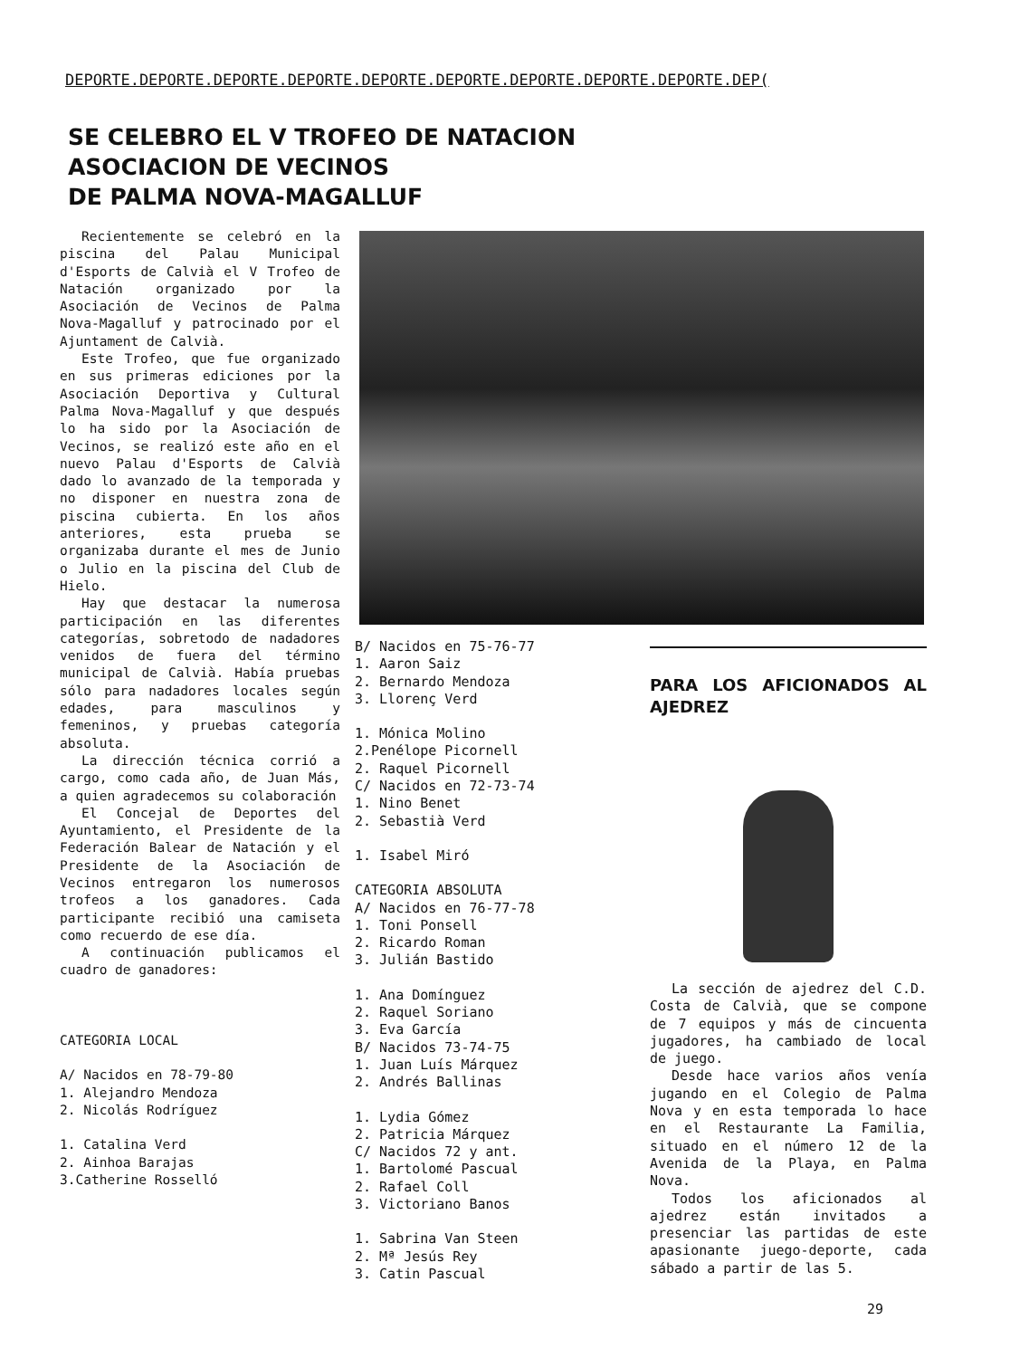DEPORTE.DEPORTE.DEPORTE.DEPORTE.DEPORTE.DEPORTE.DEPORTE.DEPORTE.DEPORTE.DEP(
SE CELEBRO EL V TROFEO DE NATACION
ASOCIACION DE VECINOS
DE PALMA NOVA-MAGALLUF
Recientemente se celebró en la piscina del Palau Municipal d'Esports de Calvià el V Trofeo de Natación organizado por la Asociación de Vecinos de Palma Nova-Magalluf y patrocinado por el Ajuntament de Calvià.
Este Trofeo, que fue organizado en sus primeras ediciones por la Asociación Deportiva y Cultural Palma Nova-Magalluf y que después lo ha sido por la Asociación de Vecinos, se realizó este año en el nuevo Palau d'Esports de Calvià dado lo avanzado de la temporada y no disponer en nuestra zona de piscina cubierta. En los años anteriores, esta prueba se organizaba durante el mes de Junio o Julio en la piscina del Club de Hielo.
Hay que destacar la numerosa participación en las diferentes categorías, sobretodo de nadadores venidos de fuera del término municipal de Calvià. Había pruebas sólo para nadadores locales según edades, para masculinos y femeninos, y pruebas categoría absoluta.
La dirección técnica corrió a cargo, como cada año, de Juan Más, a quien agradecemos su colaboración
El Concejal de Deportes del Ayuntamiento, el Presidente de la Federación Balear de Natación y el Presidente de la Asociación de Vecinos entregaron los numerosos trofeos a los ganadores. Cada participante recibió una camiseta como recuerdo de ese día.
A continuación publicamos el cuadro de ganadores:
CATEGORIA LOCAL
A/ Nacidos en 78-79-80
1. Alejandro Mendoza
2. Nicolás Rodríguez
1. Catalina Verd
2. Ainhoa Barajas
3.Catherine Rosselló
B/ Nacidos en 75-76-77
1. Aaron Saiz
2. Bernardo Mendoza
3. Llorenç Verd
1. Mónica Molino
2.Penélope Picornell
2. Raquel Picornell
C/ Nacidos en 72-73-74
1. Nino Benet
2. Sebastià Verd
1. Isabel Miró
CATEGORIA ABSOLUTA
A/ Nacidos en 76-77-78
1. Toni Ponsell
2. Ricardo Roman
3. Julián Bastido
1. Ana Domínguez
2. Raquel Soriano
3. Eva García
B/ Nacidos 73-74-75
1. Juan Luís Márquez
2. Andrés Ballinas
1. Lydia Gómez
2. Patricia Márquez
C/ Nacidos 72 y ant.
1. Bartolomé Pascual
2. Rafael Coll
3. Victoriano Banos
1. Sabrina Van Steen
2. Mª Jesús Rey
3. Catin Pascual
PARA LOS AFICIONADOS AL AJEDREZ
La sección de ajedrez del C.D. Costa de Calvià, que se compone de 7 equipos y más de cincuenta jugadores, ha cambiado de local de juego.
Desde hace varios años venía jugando en el Colegio de Palma Nova y en esta temporada lo hace en el Restaurante La Familia, situado en el número 12 de la Avenida de la Playa, en Palma Nova.
Todos los aficionados al ajedrez están invitados a presenciar las partidas de este apasionante juego-deporte, cada sábado a partir de las 5.
29